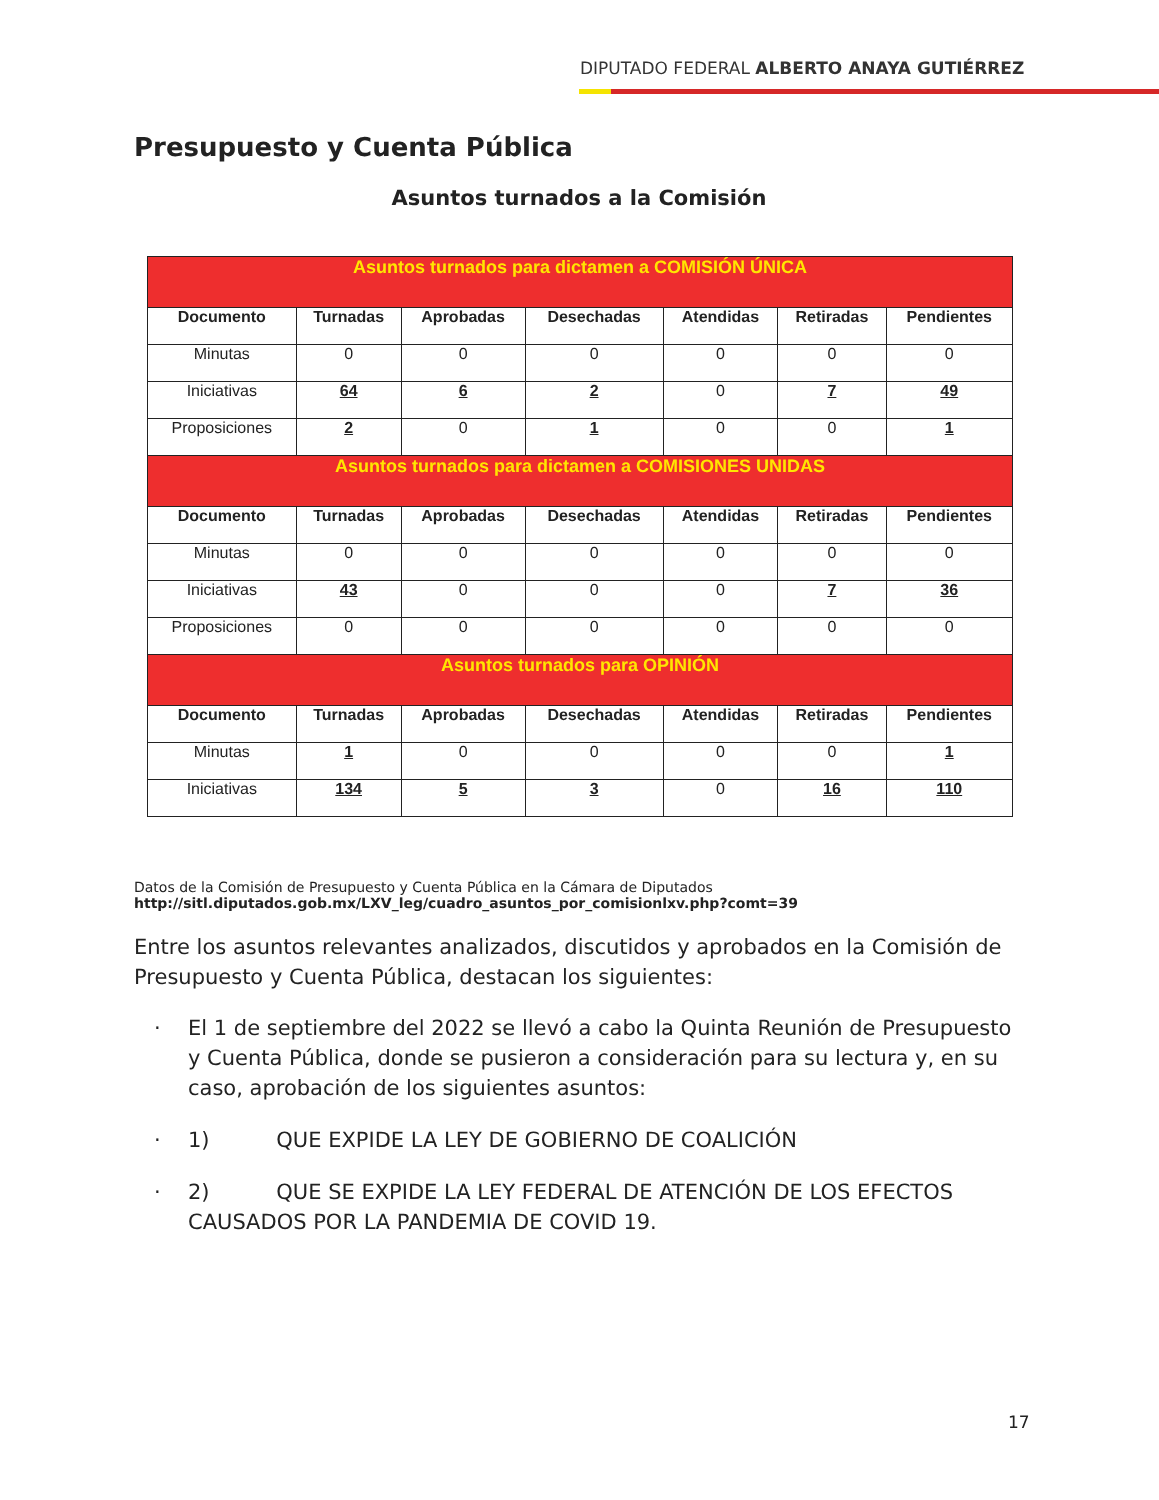DIPUTADO FEDERAL ALBERTO ANAYA GUTIÉRREZ
Presupuesto y Cuenta Pública
Asuntos turnados a la Comisión
| Asuntos turnados para dictamen a COMISIÓN ÚNICA | | | | | | |
| Documento | Turnadas | Aprobadas | Desechadas | Atendidas | Retiradas | Pendientes |
| Minutas | 0 | 0 | 0 | 0 | 0 | 0 |
| Iniciativas | 64 | 6 | 2 | 0 | 7 | 49 |
| Proposiciones | 2 | 0 | 1 | 0 | 0 | 1 |
| Asuntos turnados para dictamen a COMISIONES UNIDAS | | | | | | |
| Documento | Turnadas | Aprobadas | Desechadas | Atendidas | Retiradas | Pendientes |
| Minutas | 0 | 0 | 0 | 0 | 0 | 0 |
| Iniciativas | 43 | 0 | 0 | 0 | 7 | 36 |
| Proposiciones | 0 | 0 | 0 | 0 | 0 | 0 |
| Asuntos turnados para OPINIÓN | | | | | | |
| Documento | Turnadas | Aprobadas | Desechadas | Atendidas | Retiradas | Pendientes |
| Minutas | 1 | 0 | 0 | 0 | 0 | 1 |
| Iniciativas | 134 | 5 | 3 | 0 | 16 | 110 |
Datos de la Comisión de Presupuesto y Cuenta Pública en la Cámara de Diputados
http://sitl.diputados.gob.mx/LXV_leg/cuadro_asuntos_por_comisionlxv.php?comt=39
Entre los asuntos relevantes analizados, discutidos y aprobados en la Comisión de Presupuesto y Cuenta Pública, destacan los siguientes:
· El 1 de septiembre del 2022 se llevó a cabo la Quinta Reunión de Presupuesto y Cuenta Pública, donde se pusieron a consideración para su lectura y, en su caso, aprobación de los siguientes asuntos:
· 1) QUE EXPIDE LA LEY DE GOBIERNO DE COALICIÓN
· 2) QUE SE EXPIDE LA LEY FEDERAL DE ATENCIÓN DE LOS EFECTOS CAUSADOS POR LA PANDEMIA DE COVID 19.
17